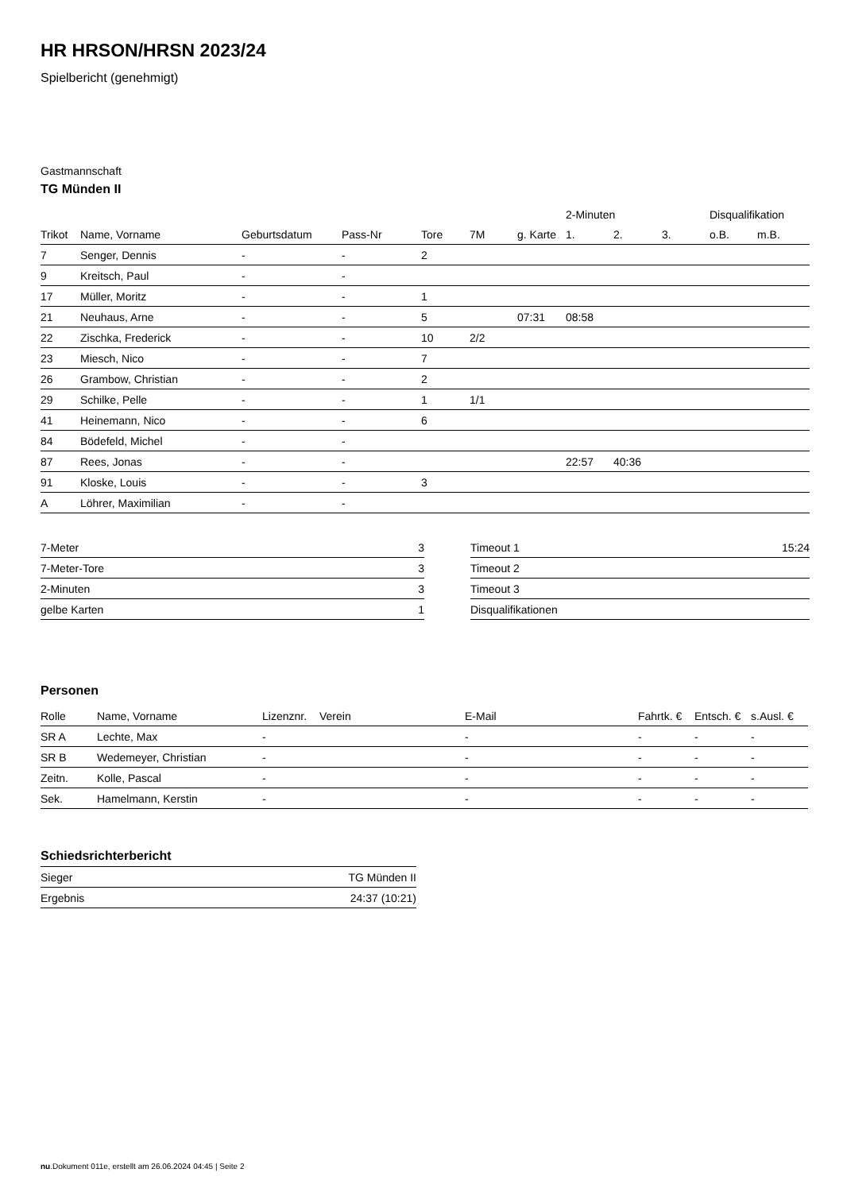HR HRSON/HRSN 2023/24
Spielbericht (genehmigt)
Gastmannschaft
TG Münden II
| | | | | | | | 2-Minuten | | | Disqualifikation | |
| --- | --- | --- | --- | --- | --- | --- | --- | --- | --- | --- | --- |
| Trikot | Name, Vorname | Geburtsdatum | Pass-Nr | Tore | 7M | g. Karte | 1. | 2. | 3. | o.B. | m.B. |
| 7 | Senger, Dennis | - | - | 2 | | | | | | | |
| 9 | Kreitsch, Paul | - | - | | | | | | | | |
| 17 | Müller, Moritz | - | - | 1 | | | | | | | |
| 21 | Neuhaus, Arne | - | - | 5 | | 07:31 | 08:58 | | | | |
| 22 | Zischka, Frederick | - | - | 10 | 2/2 | | | | | | |
| 23 | Miesch, Nico | - | - | 7 | | | | | | | |
| 26 | Grambow, Christian | - | - | 2 | | | | | | | |
| 29 | Schilke, Pelle | - | - | 1 | 1/1 | | | | | | |
| 41 | Heinemann, Nico | - | - | 6 | | | | | | | |
| 84 | Bödefeld, Michel | - | - | | | | | | | | |
| 87 | Rees, Jonas | - | - | | | | 22:57 | 40:36 | | | |
| 91 | Kloske, Louis | - | - | 3 | | | | | | | |
| A | Löhrer, Maximilian | - | - | | | | | | | | |
| 7-Meter | 3 |
| 7-Meter-Tore | 3 |
| 2-Minuten | 3 |
| gelbe Karten | 1 |
| Timeout 1 | 15:24 |
| Timeout 2 | |
| Timeout 3 | |
| Disqualifikationen | |
Personen
| Rolle | Name, Vorname | Lizenznr. | Verein | E-Mail | Fahrtk. € | Entsch. € | s.Ausl. € |
| --- | --- | --- | --- | --- | --- | --- | --- |
| SR A | Lechte, Max | - | | - | - | - | - |
| SR B | Wedemeyer, Christian | - | | - | - | - | - |
| Zeitn. | Kolle, Pascal | - | | - | - | - | - |
| Sek. | Hamelmann, Kerstin | - | | - | - | - | - |
Schiedsrichterbericht
| Sieger | TG Münden II |
| Ergebnis | 24:37 (10:21) |
nu.Dokument 011e, erstellt am 26.06.2024 04:45 | Seite 2